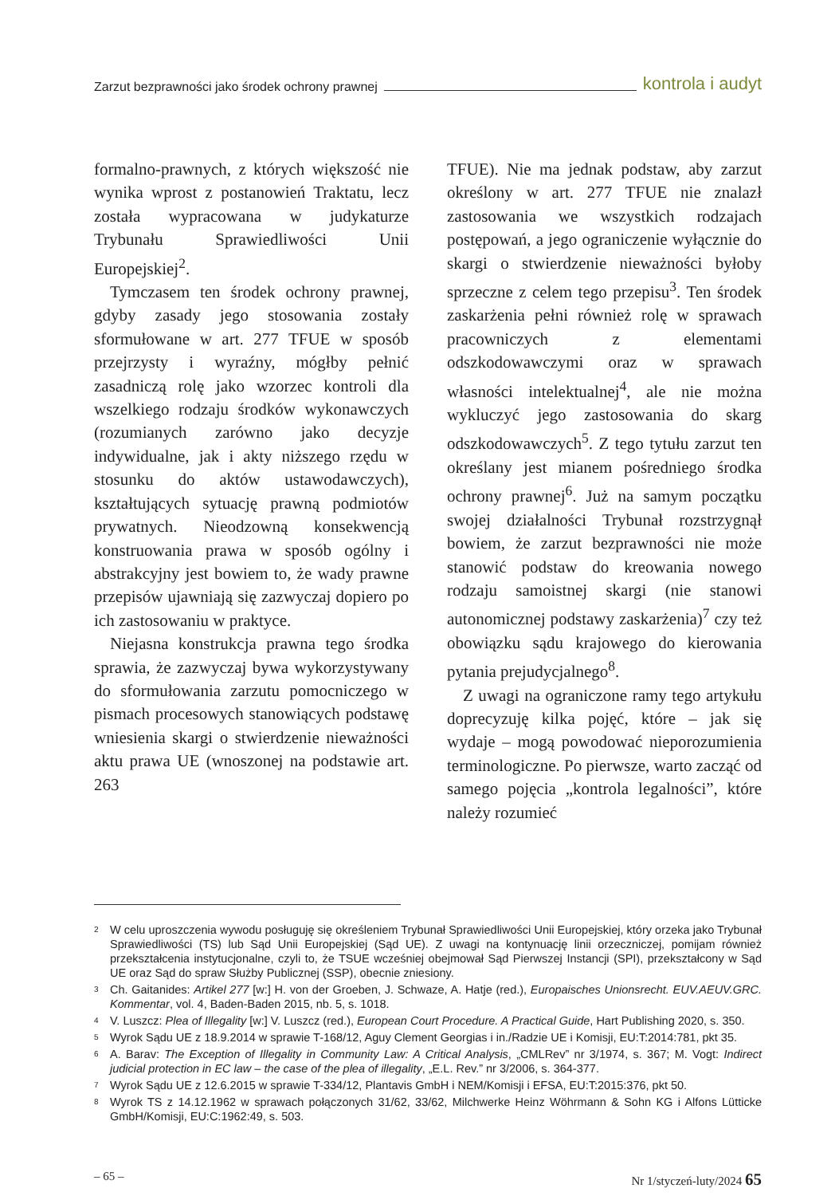Zarzut bezprawności jako środek ochrony prawnej kontrola i audyt
formalno-prawnych, z których większość nie wynika wprost z postanowień Traktatu, lecz została wypracowana w judykaturze Trybunału Sprawiedliwości Unii Europejskiej<sup>2</sup>.
Tymczasem ten środek ochrony prawnej, gdyby zasady jego stosowania zostały sformułowane w art. 277 TFUE w sposób przejrzysty i wyraźny, mógłby pełnić zasadniczą rolę jako wzorzec kontroli dla wszelkiego rodzaju środków wykonawczych (rozumianych zarówno jako decyzje indywidualne, jak i akty niższego rzędu w stosunku do aktów ustawodawczych), kształtujących sytuację prawną podmiotów prywatnych. Nieodzowną konsekwencją konstruowania prawa w sposób ogólny i abstrakcyjny jest bowiem to, że wady prawne przepisów ujawniają się zazwyczaj dopiero po ich zastosowaniu w praktyce.
Niejasna konstrukcja prawna tego środka sprawia, że zazwyczaj bywa wykorzystywany do sformułowania zarzutu pomocniczego w pismach procesowych stanowiących podstawę wniesienia skargi o stwierdzenie nieważności aktu prawa UE (wnoszonej na podstawie art. 263
TFUE). Nie ma jednak podstaw, aby zarzut określony w art. 277 TFUE nie znalazł zastosowania we wszystkich rodzajach postępowań, a jego ograniczenie wyłącznie do skargi o stwierdzenie nieważności byłoby sprzeczne z celem tego przepisu<sup>3</sup>. Ten środek zaskarżenia pełni również rolę w sprawach pracowniczych z elementami odszkodowawczymi oraz w sprawach własności intelektualnej<sup>4</sup>, ale nie można wykluczyć jego zastosowania do skarg odszkodowawczych<sup>5</sup>. Z tego tytułu zarzut ten określany jest mianem pośredniego środka ochrony prawnej<sup>6</sup>. Już na samym początku swojej działalności Trybunał rozstrzygnął bowiem, że zarzut bezprawności nie może stanowić podstaw do kreowania nowego rodzaju samoistnej skargi (nie stanowi autonomicznej podstawy zaskarżenia)<sup>7</sup> czy też obowiązku sądu krajowego do kierowania pytania prejudycjalnego<sup>8</sup>.
Z uwagi na ograniczone ramy tego artykułu doprecyzuję kilka pojęć, które – jak się wydaje – mogą powodować nieporozumienia terminologiczne. Po pierwsze, warto zacząć od samego pojęcia „kontrola legalności”, które należy rozumieć
2 W celu uproszczenia wywodu posługuję się określeniem Trybunał Sprawiedliwości Unii Europejskiej, który orzeka jako Trybunał Sprawiedliwości (TS) lub Sąd Unii Europejskiej (Sąd UE). Z uwagi na kontynuację linii orzeczniczej, pomijam również przekształcenia instytucjonalne, czyli to, że TSUE wcześniej obejmował Sąd Pierwszej Instancji (SPI), przekształcony w Sąd UE oraz Sąd do spraw Służby Publicznej (SSP), obecnie zniesiony.
3 Ch. Gaitanides: Artikel 277 [w:] H. von der Groeben, J. Schwaze, A. Hatje (red.), Europaisches Unionsrecht. EUV.AEUV.GRC. Kommentar, vol. 4, Baden-Baden 2015, nb. 5, s. 1018.
4 V. Luszcz: Plea of Illegality [w:] V. Luszcz (red.), European Court Procedure. A Practical Guide, Hart Publishing 2020, s. 350.
5 Wyrok Sądu UE z 18.9.2014 w sprawie T-168/12, Aguy Clement Georgias i in./Radzie UE i Komisji, EU:T:2014:781, pkt 35.
6 A. Barav: The Exception of Illegality in Community Law: A Critical Analysis, „CMLRev” nr 3/1974, s. 367; M. Vogt: Indirect judicial protection in EC law – the case of the plea of illegality, „E.L. Rev.” nr 3/2006, s. 364-377.
7 Wyrok Sądu UE z 12.6.2015 w sprawie T-334/12, Plantavis GmbH i NEM/Komisji i EFSA, EU:T:2015:376, pkt 50.
8 Wyrok TS z 14.12.1962 w sprawach połączonych 31/62, 33/62, Milchwerke Heinz Wöhrmann & Sohn KG i Alfons Lütticke GmbH/Komisji, EU:C:1962:49, s. 503.
– 65 – Nr 1/styczeń-luty/2024 65